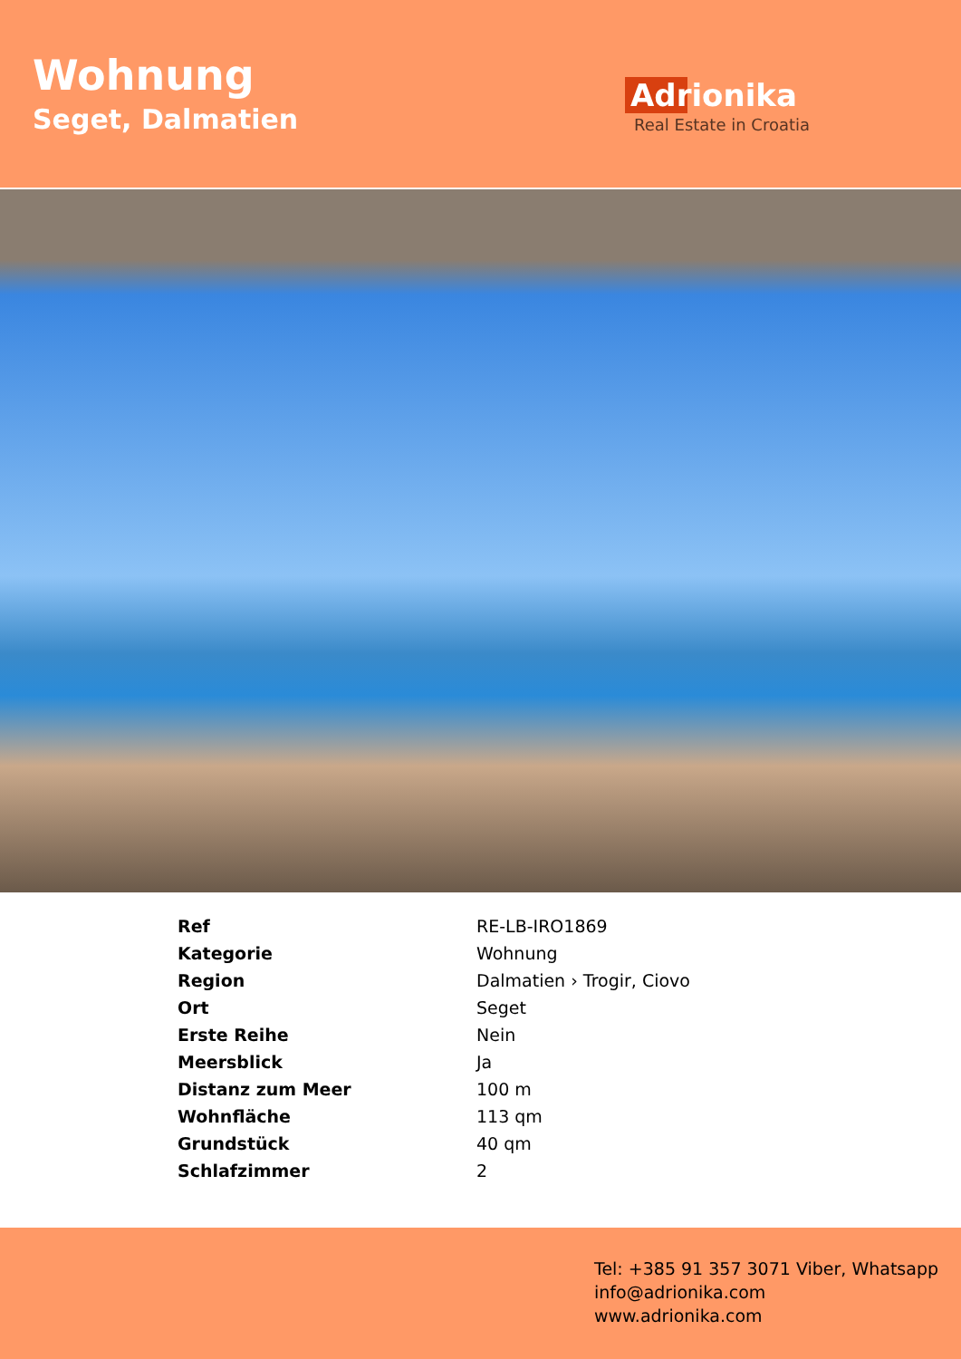Wohnung
Seget, Dalmatien
Adrionika
Real Estate in Croatia
| Ref | RE-LB-IRO1869 |
| Kategorie | Wohnung |
| Region | Dalmatien › Trogir, Ciovo |
| Ort | Seget |
| Erste Reihe | Nein |
| Meersblick | Ja |
| Distanz zum Meer | 100 m |
| Wohnfläche | 113 qm |
| Grundstück | 40 qm |
| Schlafzimmer | 2 |
Tel: +385 91 357 3071 Viber, Whatsapp
info@adrionika.com
www.adrionika.com